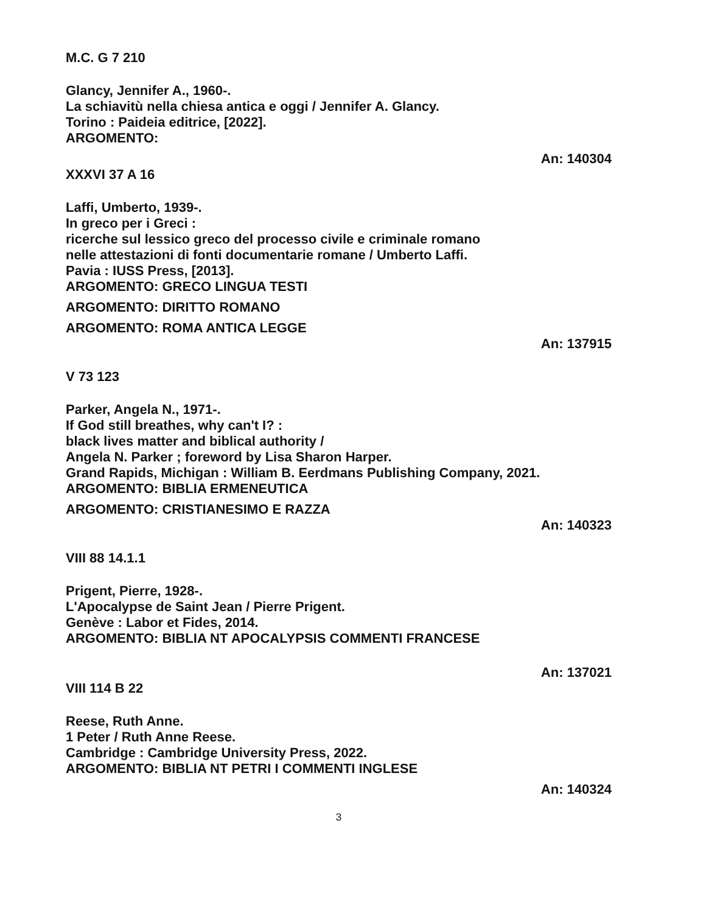M.C. G 7 210
Glancy, Jennifer A., 1960-.
La schiavitù nella chiesa antica e oggi / Jennifer A. Glancy.
Torino : Paideia editrice, [2022].
ARGOMENTO:
An: 140304
XXXVI 37 A 16
Laffi, Umberto, 1939-.
In greco per i Greci :
ricerche sul lessico greco del processo civile e criminale romano
nelle attestazioni di fonti documentarie romane / Umberto Laffi.
Pavia : IUSS Press, [2013].
ARGOMENTO: GRECO LINGUA TESTI
ARGOMENTO: DIRITTO ROMANO
ARGOMENTO: ROMA ANTICA LEGGE
An: 137915
V 73 123
Parker, Angela N., 1971-.
If God still breathes, why can't I? :
black lives matter and biblical authority /
Angela N. Parker ; foreword by Lisa Sharon Harper.
Grand Rapids, Michigan : William B. Eerdmans Publishing Company, 2021.
ARGOMENTO: BIBLIA ERMENEUTICA
ARGOMENTO: CRISTIANESIMO E RAZZA
An: 140323
VIII 88 14.1.1
Prigent, Pierre, 1928-.
L'Apocalypse de Saint Jean / Pierre Prigent.
Genève : Labor et Fides, 2014.
ARGOMENTO: BIBLIA NT APOCALYPSIS COMMENTI FRANCESE
An: 137021
VIII 114 B 22
Reese, Ruth Anne.
1 Peter / Ruth Anne Reese.
Cambridge : Cambridge University Press, 2022.
ARGOMENTO: BIBLIA NT PETRI I COMMENTI INGLESE
An: 140324
3